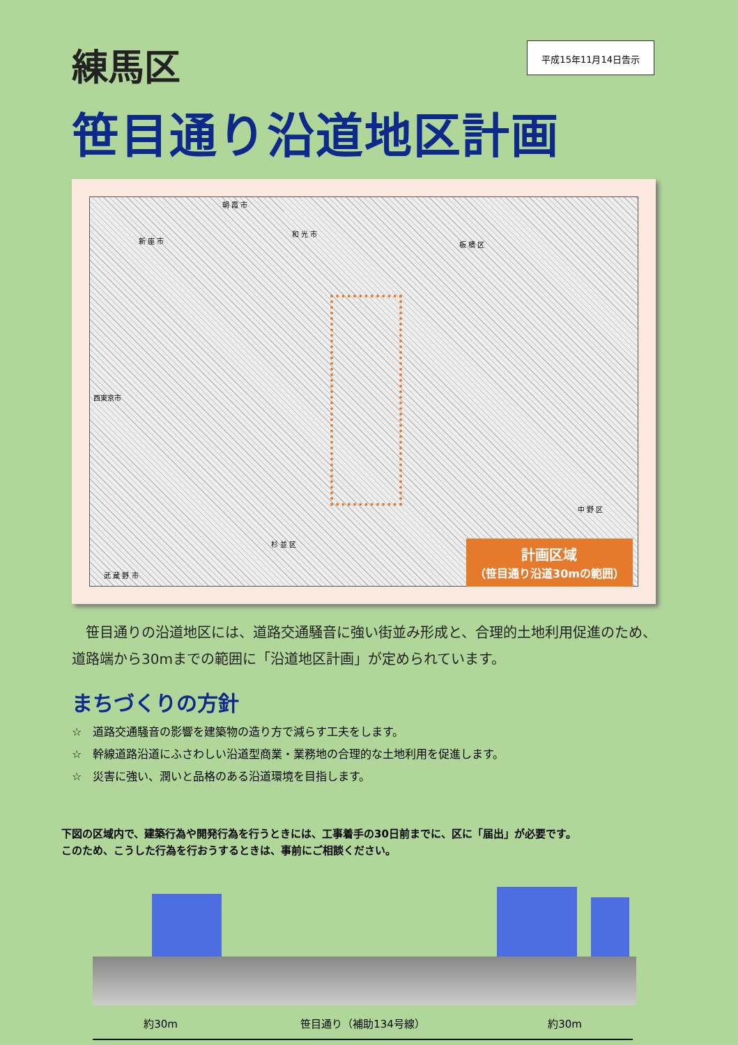練馬区
平成15年11月14日告示
笹目通り沿道地区計画
朝 霞 市
新 座 市
和 光 市
板 橋 区
西東京市
中 野 区
杉 並 区
武 蔵 野 市
計画区域
（笹目通り沿道30mの範囲）
笹目通りの沿道地区には、道路交通騒音に強い街並み形成と、合理的土地利用促進のため、道路端から30mまでの範囲に「沿道地区計画」が定められています。
まちづくりの方針
☆　道路交通騒音の影響を建築物の造り方で減らす工夫をします。
☆　幹線道路沿道にふさわしい沿道型商業・業務地の合理的な土地利用を促進します。
☆　災害に強い、潤いと品格のある沿道環境を目指します。
下図の区域内で、建築行為や開発行為を行うときには、工事着手の30日前までに、区に「届出」が必要です。
このため、こうした行為を行おうするときは、事前にご相談ください。
約30m 笹目通り（補助134号線） 約30m